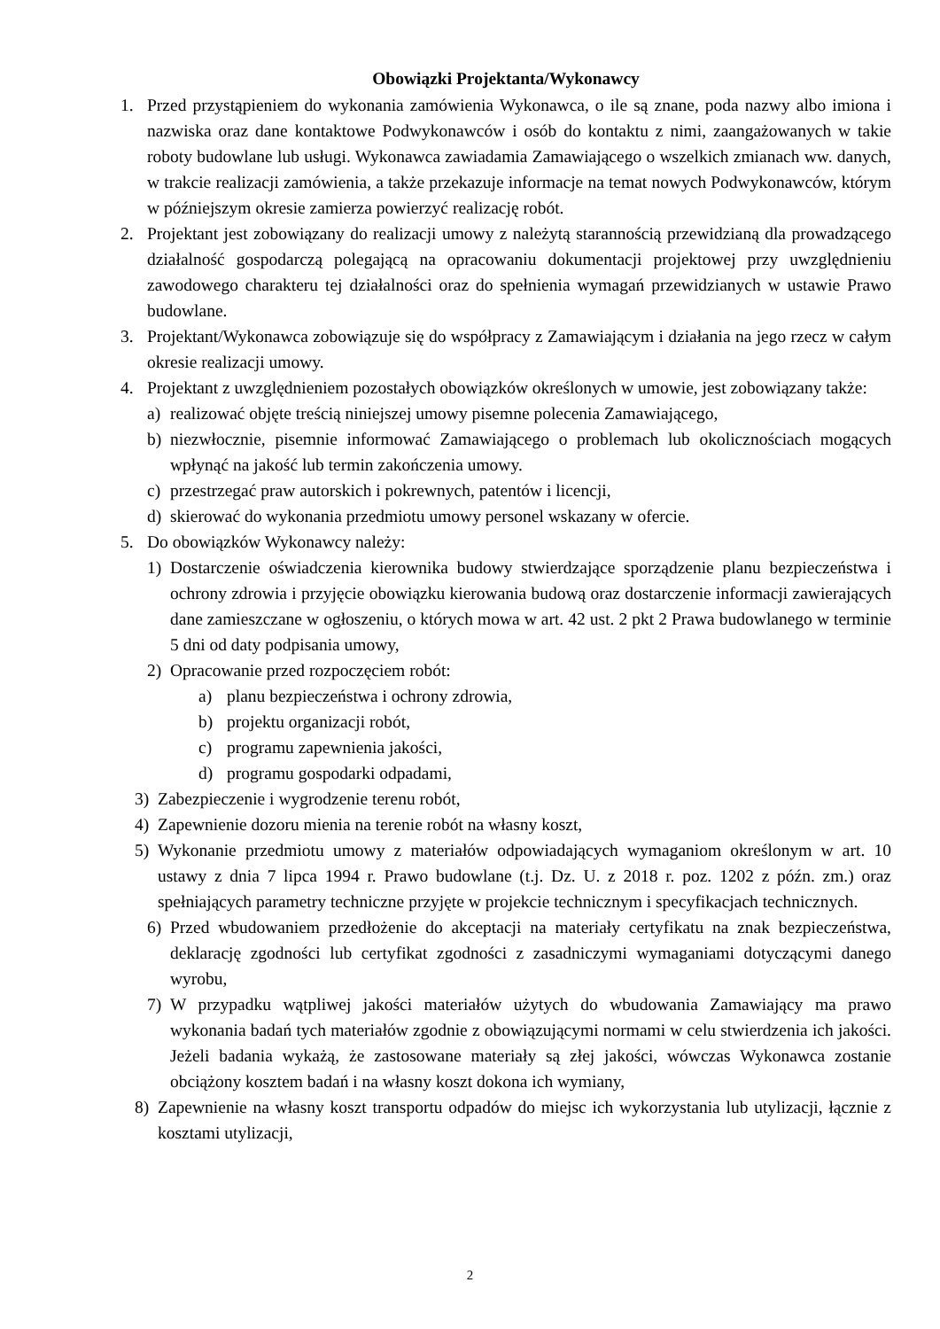Obowiązki Projektanta/Wykonawcy
1. Przed przystąpieniem do wykonania zamówienia Wykonawca, o ile są znane, poda nazwy albo imiona i nazwiska oraz dane kontaktowe Podwykonawców i osób do kontaktu z nimi, zaangażowanych w takie roboty budowlane lub usługi. Wykonawca zawiadamia Zamawiającego o wszelkich zmianach ww. danych, w trakcie realizacji zamówienia, a także przekazuje informacje na temat nowych Podwykonawców, którym w późniejszym okresie zamierza powierzyć realizację robót.
2. Projektant jest zobowiązany do realizacji umowy z należytą starannością przewidzianą dla prowadzącego działalność gospodarczą polegającą na opracowaniu dokumentacji projektowej przy uwzględnieniu zawodowego charakteru tej działalności oraz do spełnienia wymagań przewidzianych w ustawie Prawo budowlane.
3. Projektant/Wykonawca zobowiązuje się do współpracy z Zamawiającym i działania na jego rzecz w całym okresie realizacji umowy.
4. Projektant z uwzględnieniem pozostałych obowiązków określonych w umowie, jest zobowiązany także:
a) realizować objęte treścią niniejszej umowy pisemne polecenia Zamawiającego,
b) niezwłocznie, pisemnie informować Zamawiającego o problemach lub okolicznościach mogących wpłynąć na jakość lub termin zakończenia umowy.
c) przestrzegać praw autorskich i pokrewnych, patentów i licencji,
d) skierować do wykonania przedmiotu umowy personel wskazany w ofercie.
5. Do obowiązków Wykonawcy należy:
1) Dostarczenie oświadczenia kierownika budowy stwierdzające sporządzenie planu bezpieczeństwa i ochrony zdrowia i przyjęcie obowiązku kierowania budową oraz dostarczenie informacji zawierających dane zamieszczane w ogłoszeniu, o których mowa w art. 42 ust. 2 pkt 2 Prawa budowlanego w terminie 5 dni od daty podpisania umowy,
2) Opracowanie przed rozpoczęciem robót:
a) planu bezpieczeństwa i ochrony zdrowia,
b) projektu organizacji robót,
c) programu zapewnienia jakości,
d) programu gospodarki odpadami,
3) Zabezpieczenie i wygrodzenie terenu robót,
4) Zapewnienie dozoru mienia na terenie robót na własny koszt,
5) Wykonanie przedmiotu umowy z materiałów odpowiadających wymaganiom określonym w art. 10 ustawy z dnia 7 lipca 1994 r. Prawo budowlane (t.j. Dz. U. z 2018 r. poz. 1202 z późn. zm.) oraz spełniających parametry techniczne przyjęte w projekcie technicznym i specyfikacjach technicznych.
6) Przed wbudowaniem przedłożenie do akceptacji na materiały certyfikatu na znak bezpieczeństwa, deklarację zgodności lub certyfikat zgodności z zasadniczymi wymaganiami dotyczącymi danego wyrobu,
7) W przypadku wątpliwej jakości materiałów użytych do wbudowania Zamawiający ma prawo wykonania badań tych materiałów zgodnie z obowiązującymi normami w celu stwierdzenia ich jakości. Jeżeli badania wykażą, że zastosowane materiały są złej jakości, wówczas Wykonawca zostanie obciążony kosztem badań i na własny koszt dokona ich wymiany,
8) Zapewnienie na własny koszt transportu odpadów do miejsc ich wykorzystania lub utylizacji, łącznie z kosztami utylizacji,
2